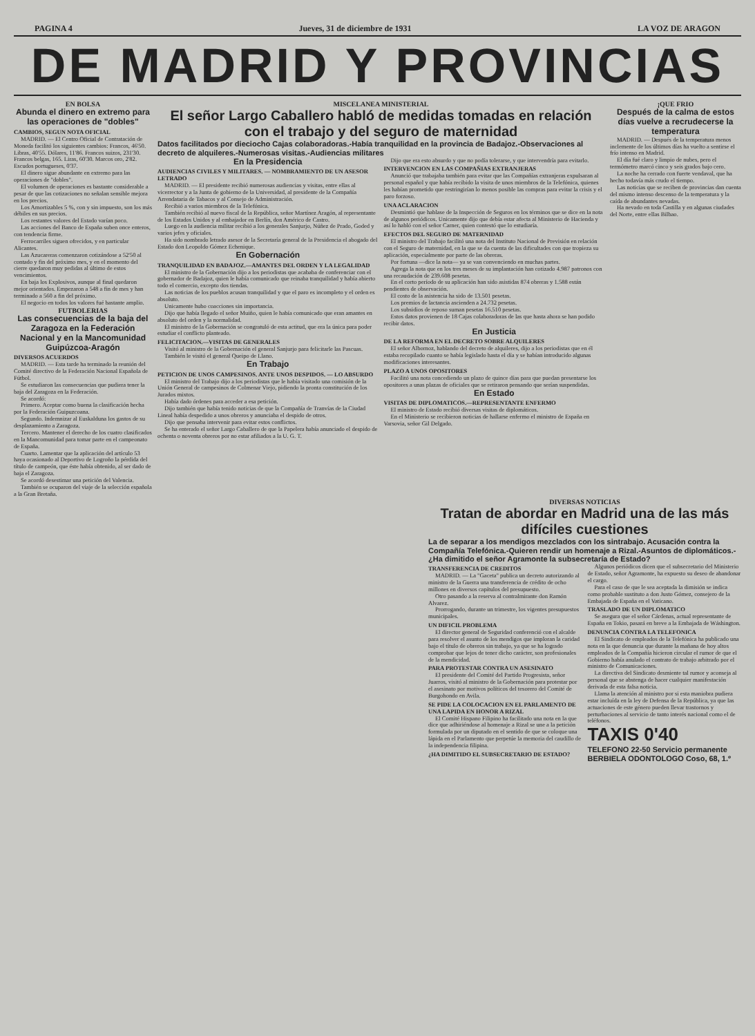PAGINA 4 Jueves, 31 de diciembre de 1931 LA VOZ DE ARAGON
DE MADRID Y PROVINCIAS
EN BOLSA
Abunda el dinero en extremo para las operaciones de "dobles"
CAMBIOS, SEGUN NOTA OFICIAL
MADRID. — El Centro Oficial de Contratación de Moneda facilitó los siguientes cambios: Francos, 46'50. Libras, 40'55. Dólares, 11'86. Francos suizos, 231'30. Francos belgas, 165. Liras, 60'30. Marcos oro, 2'82. Escudos portugueses, 0'37.
El dinero sigue abundante en extremo para las operaciones de "dobles".
El volumen de operaciones es bastante considerable a pesar de que las cotizaciones no señalan sensible mejora en los precios.
Los Amortizables 5 %, con y sin impuesto, son los más débiles en sus precios.
Los restantes valores del Estado varían poco.
Las acciones del Banco de España suben once enteros, con tendencia firme.
Ferrocarriles siguen ofrecidos, y en particular Alicantes.
Las Azucareras comenzaron cotizándose a 52'50 al contado y fin del próximo mes, y en el momento del cierre quedaron muy pedidas al último de estos vencimientos.
En baja los Explosivos, aunque al final quedaron mejor orientados. Empezaron a 548 a fin de mes y han terminado a 560 a fin del próximo.
El negocio en todos los valores fué bastante amplio.
FUTBOLERIAS
Las consecuencias de la baja del Zaragoza en la Federación Nacional y en la Mancomunidad Guipúzcoa-Aragón
DIVERSOS ACUERDOS
MADRID. — Esta tarde ha terminado la reunión del Comité directivo de la Federación Nacional Española de Fútbol.
Se estudiaron las consecuencias que pudiera tener la baja del Zaragoza en la Federación.
Se acordó:
Primero. Aceptar como buena la clasificación hecha por la Federación Guipuzcoana.
Segundo. Indemnizar al Euskalduna los gastos de su desplazamiento a Zaragoza.
Tercero. Mantener el derecho de los cuatro clasificados en la Mancomunidad para tomar parte en el campeonato de España.
Cuarto. Lamentar que la aplicación del artículo 53 haya ocasionado al Deportivo de Logroño la pérdida del título de campeón, que éste había obtenido, al ser dado de baja el Zaragoza.
Se acordó desestimar una petición del Valencia.
También se ocuparon del viaje de la selección española a la Gran Bretaña.
MISCELANEA MINISTERIAL
El señor Largo Caballero habló de medidas tomadas en relación con el trabajo y del seguro de maternidad
Datos facilitados por dieciocho Cajas colaboradoras.-Había tranquilidad en la provincia de Badajoz.-Observaciones al decreto de alquileres.-Numerosas visitas.-Audiencias militares
En la Presidencia
AUDIENCIAS CIVILES Y MILITARES. — NOMBRAMIENTO DE UN ASESOR LETRADO
MADRID. — El presidente recibió numerosas audiencias y visitas, entre ellas al vicerrector y a la Junta de gobierno de la Universidad, al presidente de la Compañía Arrendataria de Tabacos y al Consejo de Administración.
Recibió a varios miembros de la Telefónica.
También recibió al nuevo fiscal de la República, señor Martínez Aragón, al representante de los Estados Unidos y al embajador en Berlín, don Américo de Castro.
Luego en la audiencia militar recibió a los generales Sanjurjo, Núñez de Prado, Goded y varios jefes y oficiales.
Ha sido nombrado letrado asesor de la Secretaría general de la Presidencia el abogado del Estado don Leopoldo Gómez Echenique.
En Gobernación
TRANQUILIDAD EN BADAJOZ.—AMANTES DEL ORDEN Y LA LEGALIDAD
El ministro de la Gobernación dijo a los periodistas que acababa de conferenciar con el gobernador de Badajoz, quien le había comunicado que reinaba tranquilidad y había abierto todo el comercio, excepto dos tiendas.
Las noticias de los pueblos acusan tranquilidad y que el paro es incompleto y el orden es absoluto.
Unicamente hubo coacciones sin importancia.
Dijo que había llegado el señor Muiño, quien le había comunicado que eran amantes en absoluto del orden y la normalidad.
El ministro de la Gobernación se congratuló de esta actitud, que era la única para poder estudiar el conflicto planteado.
FELICITACION.—VISITAS DE GENERALES
Visitó al ministro de la Gobernación el general Sanjurjo para felicitarle las Pascuas.
También le visitó el general Queipo de Llano.
En Trabajo
PETICION DE UNOS CAMPESINOS. ANTE UNOS DESPIDOS. — LO ABSURDO
El ministro del Trabajo dijo a los periodistas que le había visitado una comisión de la Unión General de campesinos de Colmenar Viejo, pidiendo la pronta constitución de los Jurados mixtos.
Había dado órdenes para acceder a esa petición.
Dijo también que había tenido noticias de que la Compañía de Tranvías de la Ciudad Lineal había despedido a unos obreros y anunciaba el despido de otros.
Dijo que pensaba intervenir para evitar estos conflictos.
Se ha enterado el señor Largo Caballero de que la Papelera había anunciado el despido de ochenta o noventa obreros por no estar afiliados a la U. G. T.
Dijo que era esto absurdo y que no podía tolerarse, y que intervendría para evitarlo.
INTERVENCION EN LAS COMPAÑIAS EXTRANJERAS
Anunció que trabajaba también para evitar que las Compañías extranjeras expulsaran al personal español y que había recibido la visita de unos miembros de la Telefónica, quienes les habían prometido que restringirían lo menos posible las compras para evitar la crisis y el paro forzoso.
UNA ACLARACION
Desmintió que hablase de la Inspección de Seguros en los términos que se dice en la nota de algunos periódicos. Unicamente dijo que debía estar afecta al Ministerio de Hacienda y así lo habló con el señor Carner, quien contestó que lo estudiaría.
EFECTOS DEL SEGURO DE MATERNIDAD
El ministro del Trabajo facilitó una nota del Instituto Nacional de Previsión en relación con el Seguro de maternidad, en la que se da cuenta de las dificultades con que tropieza su aplicación, especialmente por parte de las obreras.
Por fortuna —dice la nota— ya se van convenciendo en muchas partes.
Agrega la nota que en los tres meses de su implantación han cotizado 4.987 patronos con una recaudación de 239.608 pesetas.
En el corto período de su aplicación han sido asistidas 874 obreras y 1.588 están pendientes de observación.
El costo de la asistencia ha sido de 13.501 pesetas.
Los premios de lactancia ascienden a 24.732 pesetas.
Los subsidios de reposo suman pesetas 16.510 pesetas.
Estos datos provienen de 18 Cajas colaboradoras de las que hasta ahora se han podido recibir datos.
En Justicia
DE LA REFORMA EN EL DECRETO SOBRE ALQUILERES
El señor Albornoz, hablando del decreto de alquileres, dijo a los periodistas que en él estaba recopilado cuanto se había legislado hasta el día y se habían introducido algunas modificaciones interesantes.
PLAZO A UNOS OPOSITORES
Facilitó una nota concediendo un plazo de quince días para que puedan presentarse los opositores a unas plazas de oficiales que se retiraron pensando que serían suspendidas.
En Estado
VISITAS DE DIPLOMATICOS.—REPRESENTANTE ENFERMO
El ministro de Estado recibió diversas visitas de diplomáticos.
En el Ministerio se recibieron noticias de hallarse enfermo el ministro de España en Varsovia, señor Gil Delgado.
¡QUE FRIO
Después de la calma de estos días vuelve a recrudecerse la temperatura
MADRID. — Después de la temperatura menos inclemente de los últimos días ha vuelto a sentirse el frío intenso en Madrid.
El día fué claro y limpio de nubes, pero el termómetro marcó cinco y seis grados bajo cero.
La noche ha cerrado con fuerte vendaval, que ha hecho todavía más crudo el tiempo.
Las noticias que se reciben de provincias dan cuenta del mismo intenso descenso de la temperatura y la caída de abundantes nevadas.
Ha nevado en toda Castilla y en algunas ciudades del Norte, entre ellas Bilbao.
DIVERSAS NOTICIAS
Tratan de abordar en Madrid una de las más difíciles cuestiones
La de separar a los mendigos mezclados con los sintrabajo. Acusación contra la Compañía Telefónica.-Quieren rendir un homenaje a Rizal.-Asuntos de diplomáticos.-¿Ha dimitido el señor Agramonte la subsecretaría de Estado?
TRANSFERENCIA DE CREDITOS
MADRID. — La "Gaceta" publica un decreto autorizando al ministro de la Guerra una transferencia de crédito de ocho millones en diversos capítulos del presupuesto.
Otro pasando a la reserva al contralmirante don Ramón Alvarez.
Prorrogando, durante un trimestre, los vigentes presupuestos municipales.
UN DIFICIL PROBLEMA
El director general de Seguridad conferenció con el alcalde para resolver el asunto de los mendigos que imploran la caridad bajo el título de obreros sin trabajo, ya que se ha logrado comprobar que lejos de tener dicho carácter, son profesionales de la mendicidad.
PARA PROTESTAR CONTRA UN ASESINATO
El presidente del Comité del Partido Progresista, señor Juarros, visitó al ministro de la Gobernación para protestar por el asesinato por motivos políticos del tesorero del Comité de Burgohondo en Avila.
SE PIDE LA COLOCACION EN EL PARLAMENTO DE UNA LAPIDA EN HONOR A RIZAL
El Comité Hispano Filipino ha facilitado una nota en la que dice que adhiriéndose al homenaje a Rizal se une a la petición formulada por un diputado en el sentido de que se coloque una lápida en el Parlamento que perpetúe la memoria del caudillo de la independencia filipina.
¿HA DIMITIDO EL SUBSECRETARIO DE ESTADO?
Algunos periódicos dicen que el subsecretario del Ministerio de Estado, señor Agramonte, ha expuesto su deseo de abandonar el cargo.
Para el caso de que le sea aceptada la dimisión se indica como probable sustituto a don Justo Gómez, consejero de la Embajada de España en el Vaticano.
TRASLADO DE UN DIPLOMATICO
Se asegura que el señor Cárdenas, actual representante de España en Tokio, pasará en breve a la Embajada de Wáshington.
DENUNCIA CONTRA LA TELEFONICA
El Sindicato de empleados de la Telefónica ha publicado una nota en la que denuncia que durante la mañana de hoy altos empleados de la Compañía hicieron circular el rumor de que el Gobierno había anulado el contrato de trabajo arbitrado por el ministro de Comunicaciones.
La directiva del Sindicato desmiente tal rumor y aconseja al personal que se abstenga de hacer cualquier manifestación derivada de esta falsa noticia.
Llama la atención al ministro por si esta maniobra pudiera estar incluída en la ley de Defensa de la República, ya que las actuaciones de este género pueden llevar trastornos y perturbaciones al servicio de tanto interés nacional como el de teléfonos.
TAXIS 0'40
TELEFONO 22-50 Servicio permanente
BERBIELA ODONTOLOGO Coso, 68, 1.º